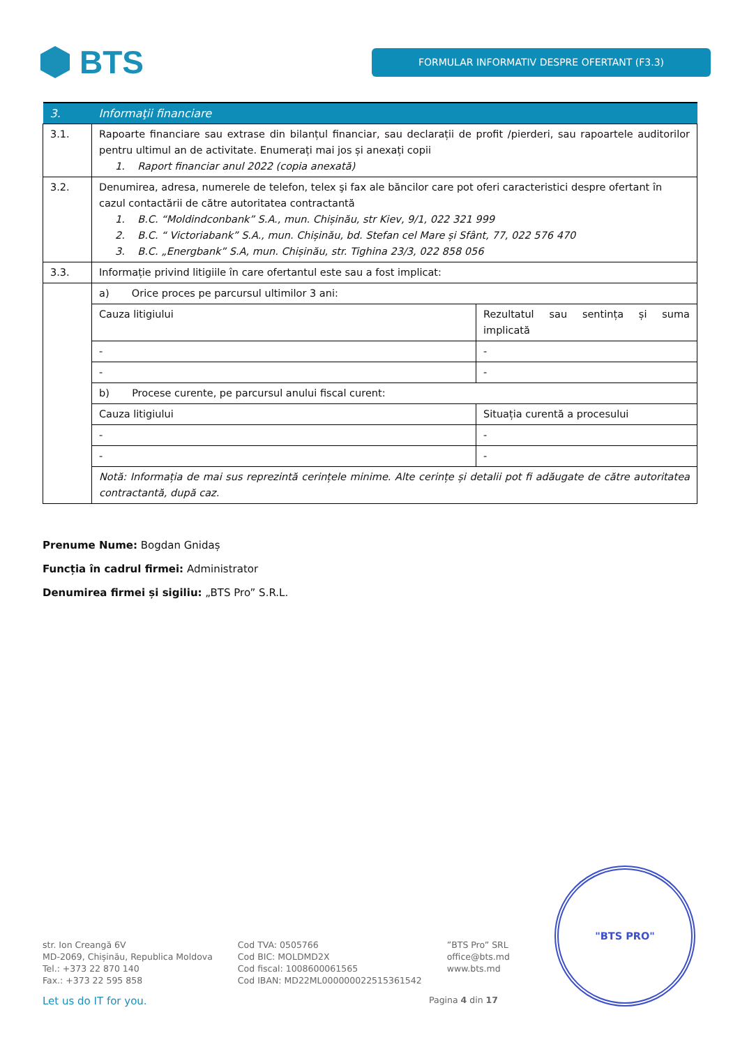BTS
FORMULAR INFORMATIV DESPRE OFERTANT (F3.3)
| 3. | Informaţii financiare | |
| 3.1. | Rapoarte financiare sau extrase din bilanțul financiar, sau declarații de profit /pierderi, sau rapoartele auditorilor pentru ultimul an de activitate. Enumerați mai jos și anexați copii 1. Raport financiar anul 2022 (copia anexată) | |
| 3.2. | Denumirea, adresa, numerele de telefon, telex şi fax ale băncilor care pot oferi caracteristici despre ofertant în cazul contactării de către autoritatea contractantă 1. B.C. “Moldindconbank” S.A., mun. Chișinău, str Kiev, 9/1, 022 321 999 2. B.C. “ Victoriabank” S.A., mun. Chișinău, bd. Stefan cel Mare și Sfânt, 77, 022 576 470 3. B.C. „Energbank” S.A, mun. Chișinău, str. Tighina 23/3, 022 858 056 | |
| 3.3. | Informație privind litigiile în care ofertantul este sau a fost implicat: | |
| | a) Orice proces pe parcursul ultimilor 3 ani: | |
| | Cauza litigiului | Rezultatul sau sentința și suma implicată |
| | - | - |
| | - | - |
| | b) Procese curente, pe parcursul anului fiscal curent: | |
| | Cauza litigiului | Situația curentă a procesului |
| | - | - |
| | - | - |
| | Notă: Informația de mai sus reprezintă cerințele minime. Alte cerințe și detalii pot fi adăugate de către autoritatea contractantă, după caz. | |
Prenume Nume: Bogdan Gnidaș
Funcția în cadrul firmei: Administrator
Denumirea firmei și sigiliu: „BTS Pro” S.R.L.
"BTS PRO"
str. Ion Creangă 6V
MD-2069, Chișinău, Republica Moldova
Tel.: +373 22 870 140
Fax.: +373 22 595 858
Cod TVA: 0505766
Cod BIC: MOLDMD2X
Cod fiscal: 1008600061565
Cod IBAN: MD22ML000000022515361542
”BTS Pro” SRL
office@bts.md
www.bts.md
Let us do IT for you. Pagina 4 din 17